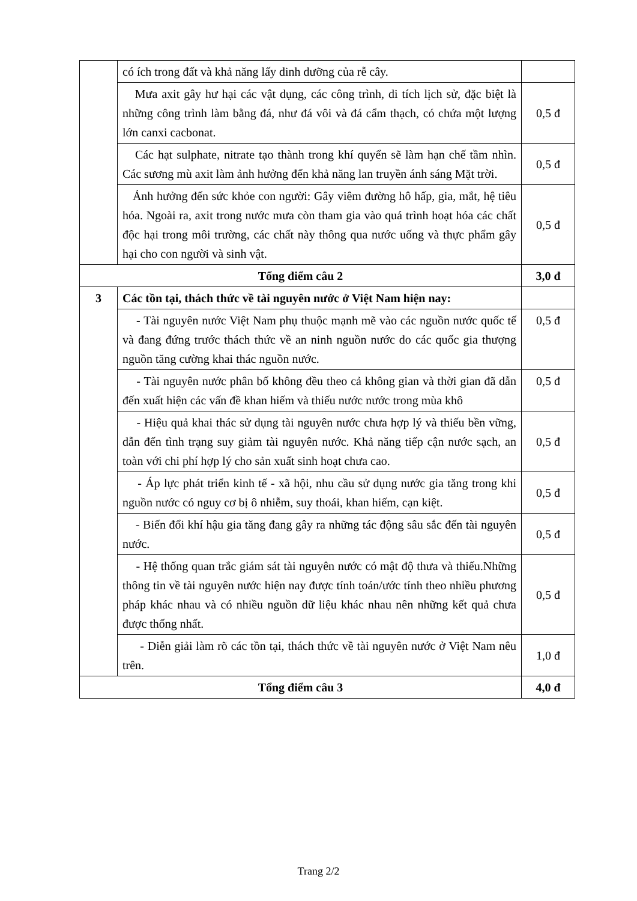| | có ích trong đất và khả năng lấy dinh dưỡng của rễ cây. | |
| | Mưa axit gây hư hại các vật dụng, các công trình, di tích lịch sử, đặc biệt là những công trình làm bằng đá, như đá vôi và đá cẩm thạch, có chứa một lượng lớn canxi cacbonat. | 0,5 đ |
| | Các hạt sulphate, nitrate tạo thành trong khí quyển sẽ làm hạn chế tầm nhìn. Các sương mù axit làm ảnh hưởng đến khả năng lan truyền ánh sáng Mặt trời. | 0,5 đ |
| | Ảnh hưởng đến sức khỏe con người: Gây viêm đường hô hấp, gia, mắt, hệ tiêu hóa. Ngoài ra, axit trong nước mưa còn tham gia vào quá trình hoạt hóa các chất độc hại trong môi trường, các chất này thông qua nước uống và thực phẩm gây hại cho con người và sinh vật. | 0,5 đ |
| Tổng điểm câu 2 | | 3,0 đ |
| 3 | Các tồn tại, thách thức về tài nguyên nước ở Việt Nam hiện nay: | |
| | - Tài nguyên nước Việt Nam phụ thuộc mạnh mẽ vào các nguồn nước quốc tế và đang đứng trước thách thức về an ninh nguồn nước do các quốc gia thượng nguồn tăng cường khai thác nguồn nước. | 0,5 đ |
| | - Tài nguyên nước phân bố không đều theo cả không gian và thời gian đã dẫn đến xuất hiện các vấn đề khan hiếm và thiếu nước nước trong mùa khô | 0,5 đ |
| | - Hiệu quả khai thác sử dụng tài nguyên nước chưa hợp lý và thiếu bền vững, dẫn đến tình trạng suy giảm tài nguyên nước. Khả năng tiếp cận nước sạch, an toàn với chi phí hợp lý cho sản xuất sinh hoạt chưa cao. | 0,5 đ |
| | - Áp lực phát triển kinh tế - xã hội, nhu cầu sử dụng nước gia tăng trong khi nguồn nước có nguy cơ bị ô nhiễm, suy thoái, khan hiếm, cạn kiệt. | 0,5 đ |
| | - Biến đổi khí hậu gia tăng đang gây ra những tác động sâu sắc đến tài nguyên nước. | 0,5 đ |
| | - Hệ thống quan trắc giám sát tài nguyên nước có mật độ thưa và thiếu.Những thông tin về tài nguyên nước hiện nay được tính toán/ước tính theo nhiều phương pháp khác nhau và có nhiều nguồn dữ liệu khác nhau nên những kết quả chưa được thống nhất. | 0,5 đ |
| | - Diễn giải làm rõ các tồn tại, thách thức về tài nguyên nước ở Việt Nam nêu trên. | 1,0 đ |
| Tổng điểm câu 3 | | 4,0 đ |
Trang 2/2